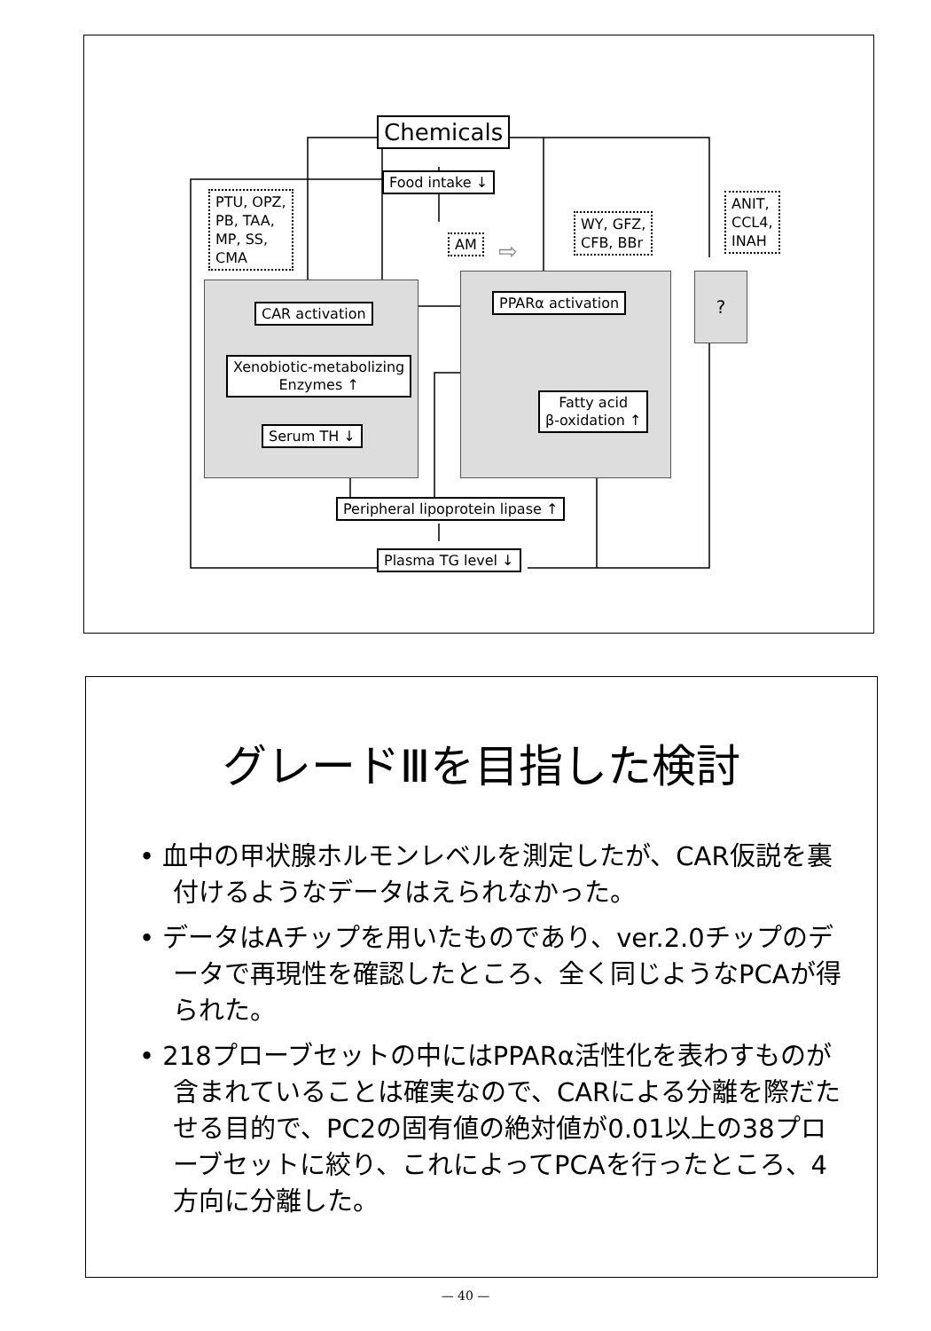Chemicals
Food intake ↓
PTU, OPZ,
PB, TAA,
MP, SS,
CMA
AM ⇨
WY, GFZ,
CFB, BBr
ANIT,
CCL4,
INAH
?
CAR activation
Xenobiotic-metabolizing
Enzymes ↑
Serum TH ↓
PPARα activation
Fatty acid
β-oxidation ↑
Peripheral lipoprotein lipase ↑
Plasma TG level ↓
グレードⅢを目指した検討
• 血中の甲状腺ホルモンレベルを測定したが、CAR仮説を裏付けるようなデータはえられなかった。
• データはAチップを用いたものであり、ver.2.0チップのデータで再現性を確認したところ、全く同じようなPCAが得られた。
• 218プローブセットの中にはPPARα活性化を表わすものが含まれていることは確実なので、CARによる分離を際だたせる目的で、PC2の固有値の絶対値が0.01以上の38プローブセットに絞り、これによってPCAを行ったところ、4方向に分離した。
— 40 —